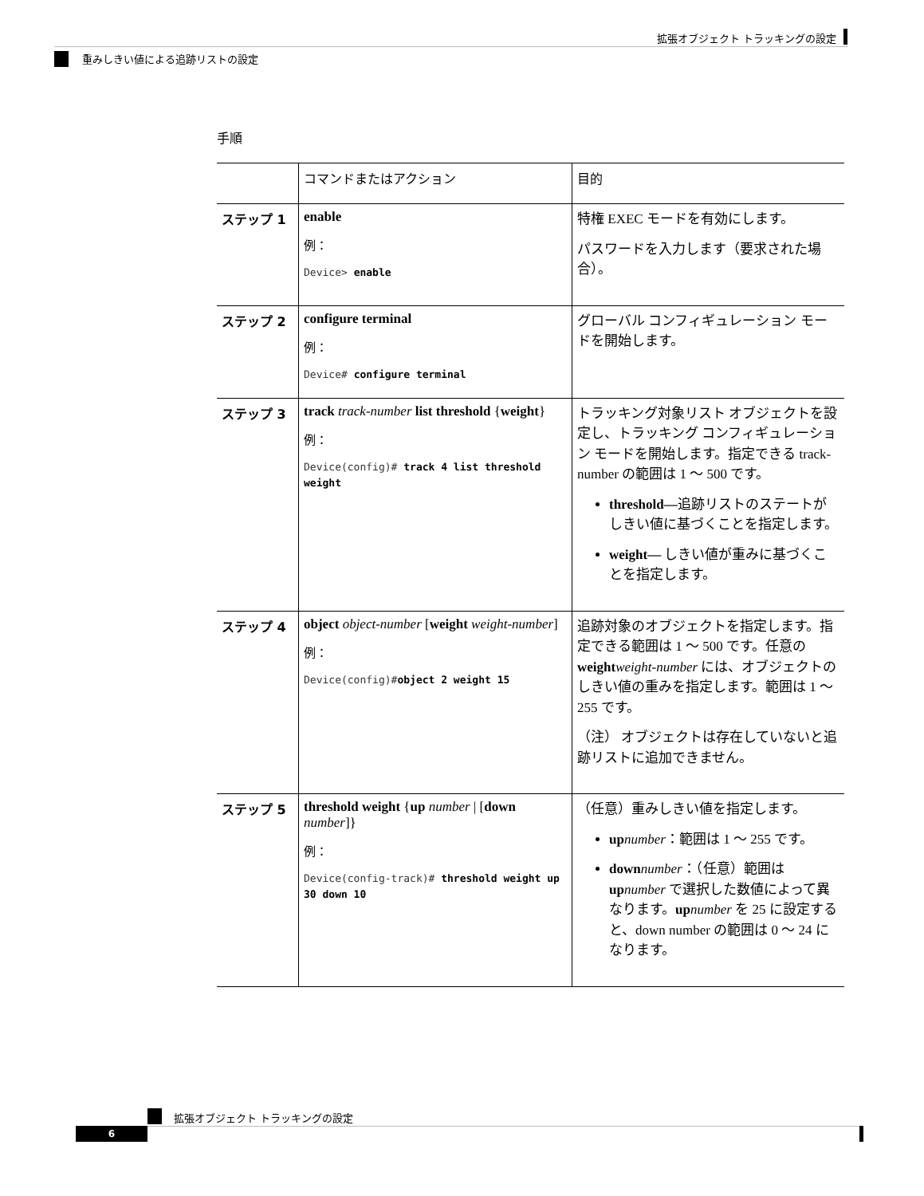拡張オブジェクト トラッキングの設定
重みしきい値による追跡リストの設定
手順
| | コマンドまたはアクション | 目的 |
| --- | --- | --- |
| ステップ 1 | enable 例： Device> enable | 特権 EXEC モードを有効にします。 パスワードを入力します（要求された場合）。 |
| ステップ 2 | configure terminal 例： Device# configure terminal | グローバル コンフィギュレーション モードを開始します。 |
| ステップ 3 | track track-number list threshold { weight } 例： Device(config)# track 4 list threshold weight | トラッキング対象リスト オブジェクトを設定し、トラッキング コンフィギュレーション モードを開始します。指定できる track-number の範囲は 1 ～ 500 です。 threshold— 追跡リストのステートがしきい値に基づくことを指定します。 weight— しきい値が重みに基づくことを指定します。 |
| ステップ 4 | object object-number [ weight weight-number ] 例： Device(config)# object 2 weight 15 | 追跡対象のオブジェクトを指定します。指定できる範囲は 1 ～ 500 です。任意の weight weight-number には、オブジェクトのしきい値の重みを指定します。範囲は 1 ～ 255 です。 （注） オブジェクトは存在していないと追跡リストに追加できません。 |
| ステップ 5 | threshold weight { up number / [ down number ]} 例： Device(config-track)# threshold weight up 30 down 10 | （任意）重みしきい値を指定します。 up number ：範囲は 1 ～ 255 です。 down number ：（任意）範囲は up number で選択した数値によって異なります。 up number を 25 に設定すると、down number の範囲は 0 ～ 24 になります。 |
拡張オブジェクト トラッキングの設定
6